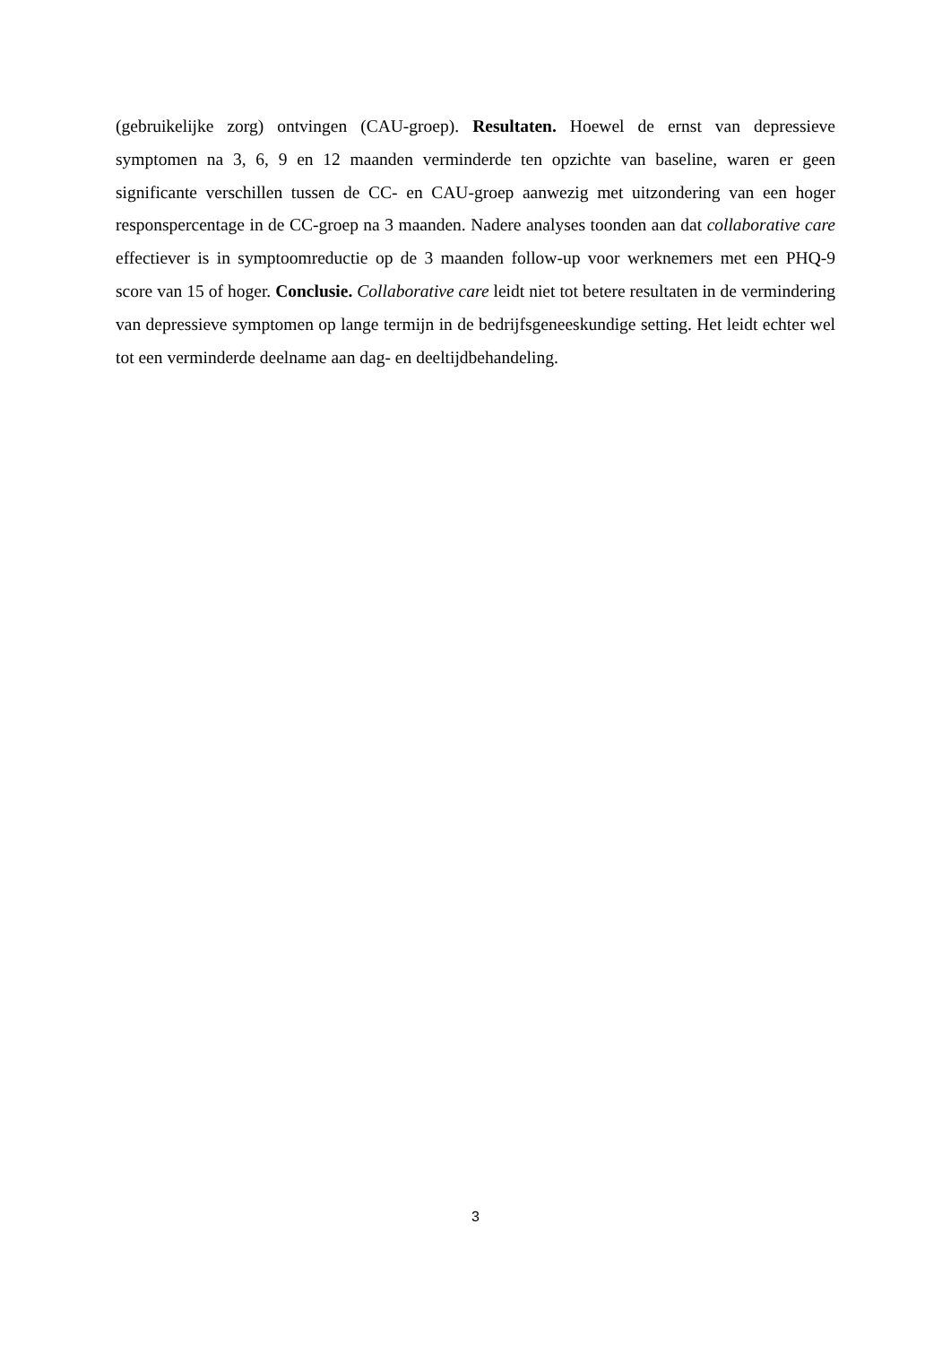(gebruikelijke zorg) ontvingen (CAU-groep). Resultaten. Hoewel de ernst van depressieve symptomen na 3, 6, 9 en 12 maanden verminderde ten opzichte van baseline, waren er geen significante verschillen tussen de CC- en CAU-groep aanwezig met uitzondering van een hoger responspercentage in de CC-groep na 3 maanden. Nadere analyses toonden aan dat collaborative care effectiever is in symptoomreductie op de 3 maanden follow-up voor werknemers met een PHQ-9 score van 15 of hoger. Conclusie. Collaborative care leidt niet tot betere resultaten in de vermindering van depressieve symptomen op lange termijn in de bedrijfsgeneeskundige setting. Het leidt echter wel tot een verminderde deelname aan dag- en deeltijdbehandeling.
3